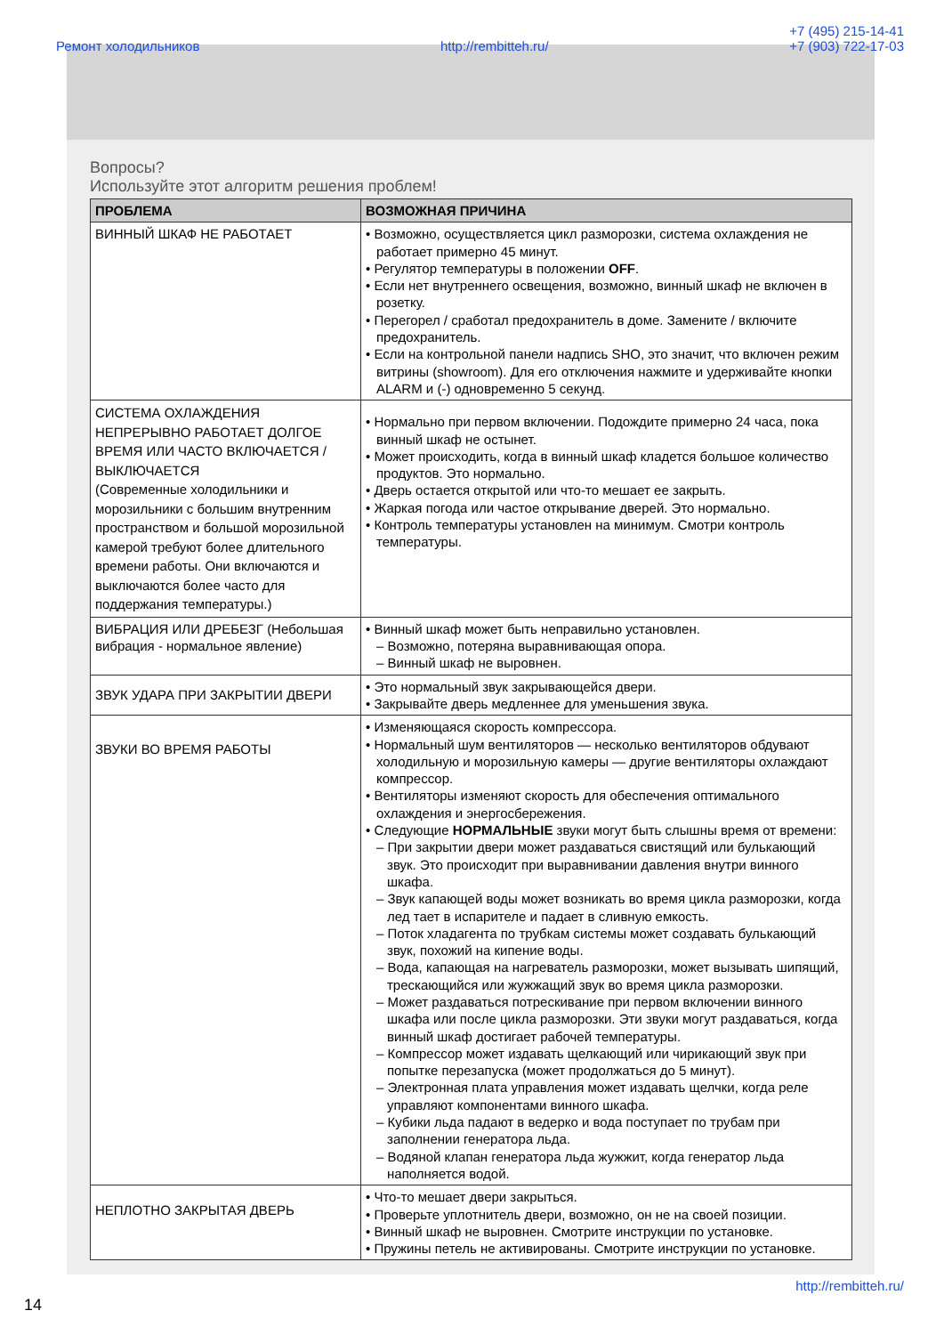Ремонт холодильников http://rembitteh.ru/ +7 (495) 215-14-41
+7 (903) 722-17-03
Вопросы?
Используйте этот алгоритм решения проблем!
| ПРОБЛЕМА | ВОЗМОЖНАЯ ПРИЧИНА |
| --- | --- |
| ВИННЫЙ ШКАФ НЕ РАБОТАЕТ | • Возможно, осуществляется цикл разморозки, система охлаждения не работает примерно 45 минут. • Регулятор температуры в положении OFF . • Если нет внутреннего освещения, возможно, винный шкаф не включен в розетку. • Перегорел / сработал предохранитель в доме. Замените / включите предохранитель. • Если на контрольной панели надпись SHO, это значит, что включен режим витрины (showroom). Для его отключения нажмите и удерживайте кнопки ALARM и (-) одновременно 5 секунд. |
| СИСТЕМА ОХЛАЖДЕНИЯ НЕПРЕРЫВНО РАБОТАЕТ ДОЛГОЕ ВРЕМЯ ИЛИ ЧАСТО ВКЛЮЧАЕТСЯ / ВЫКЛЮЧАЕТСЯ (Современные холодильники и морозильники с большим внутренним пространством и большой морозильной камерой требуют более длительного времени работы. Они включаются и выключаются более часто для поддержания температуры.) | • Нормально при первом включении. Подождите примерно 24 часа, пока винный шкаф не остынет. • Может происходить, когда в винный шкаф кладется большое количество продуктов. Это нормально. • Дверь остается открытой или что-то мешает ее закрыть. • Жаркая погода или частое открывание дверей. Это нормально. • Контроль температуры установлен на минимум. Смотри контроль температуры. |
| ВИБРАЦИЯ ИЛИ ДРЕБЕЗГ (Небольшая вибрация - нормальное явление) | • Винный шкаф может быть неправильно установлен. – Возможно, потеряна выравнивающая опора. – Винный шкаф не выровнен. |
| ЗВУК УДАРА ПРИ ЗАКРЫТИИ ДВЕРИ | • Это нормальный звук закрывающейся двери. • Закрывайте дверь медленнее для уменьшения звука. |
| ЗВУКИ ВО ВРЕМЯ РАБОТЫ | • Изменяющаяся скорость компрессора. • Нормальный шум вентиляторов — несколько вентиляторов обдувают холодильную и морозильную камеры — другие вентиляторы охлаждают компрессор. • Вентиляторы изменяют скорость для обеспечения оптимального охлаждения и энергосбережения. • Следующие НОРМАЛЬНЫЕ звуки могут быть слышны время от времени: – При закрытии двери может раздаваться свистящий или булькающий звук. Это происходит при выравнивании давления внутри винного шкафа. – Звук капающей воды может возникать во время цикла разморозки, когда лед тает в испарителе и падает в сливную емкость. – Поток хладагента по трубкам системы может создавать булькающий звук, похожий на кипение воды. – Вода, капающая на нагреватель разморозки, может вызывать шипящий, трескающийся или жужжащий звук во время цикла разморозки. – Может раздаваться потрескивание при первом включении винного шкафа или после цикла разморозки. Эти звуки могут раздаваться, когда винный шкаф достигает рабочей температуры. – Компрессор может издавать щелкающий или чирикающий звук при попытке перезапуска (может продолжаться до 5 минут). – Электронная плата управления может издавать щелчки, когда реле управляют компонентами винного шкафа. – Кубики льда падают в ведерко и вода поступает по трубам при заполнении генератора льда. – Водяной клапан генератора льда жужжит, когда генератор льда наполняется водой. |
| НЕПЛОТНО ЗАКРЫТАЯ ДВЕРЬ | • Что-то мешает двери закрыться. • Проверьте уплотнитель двери, возможно, он не на своей позиции. • Винный шкаф не выровнен. Смотрите инструкции по установке. • Пружины петель не активированы. Смотрите инструкции по установке. |
14 http://rembitteh.ru/